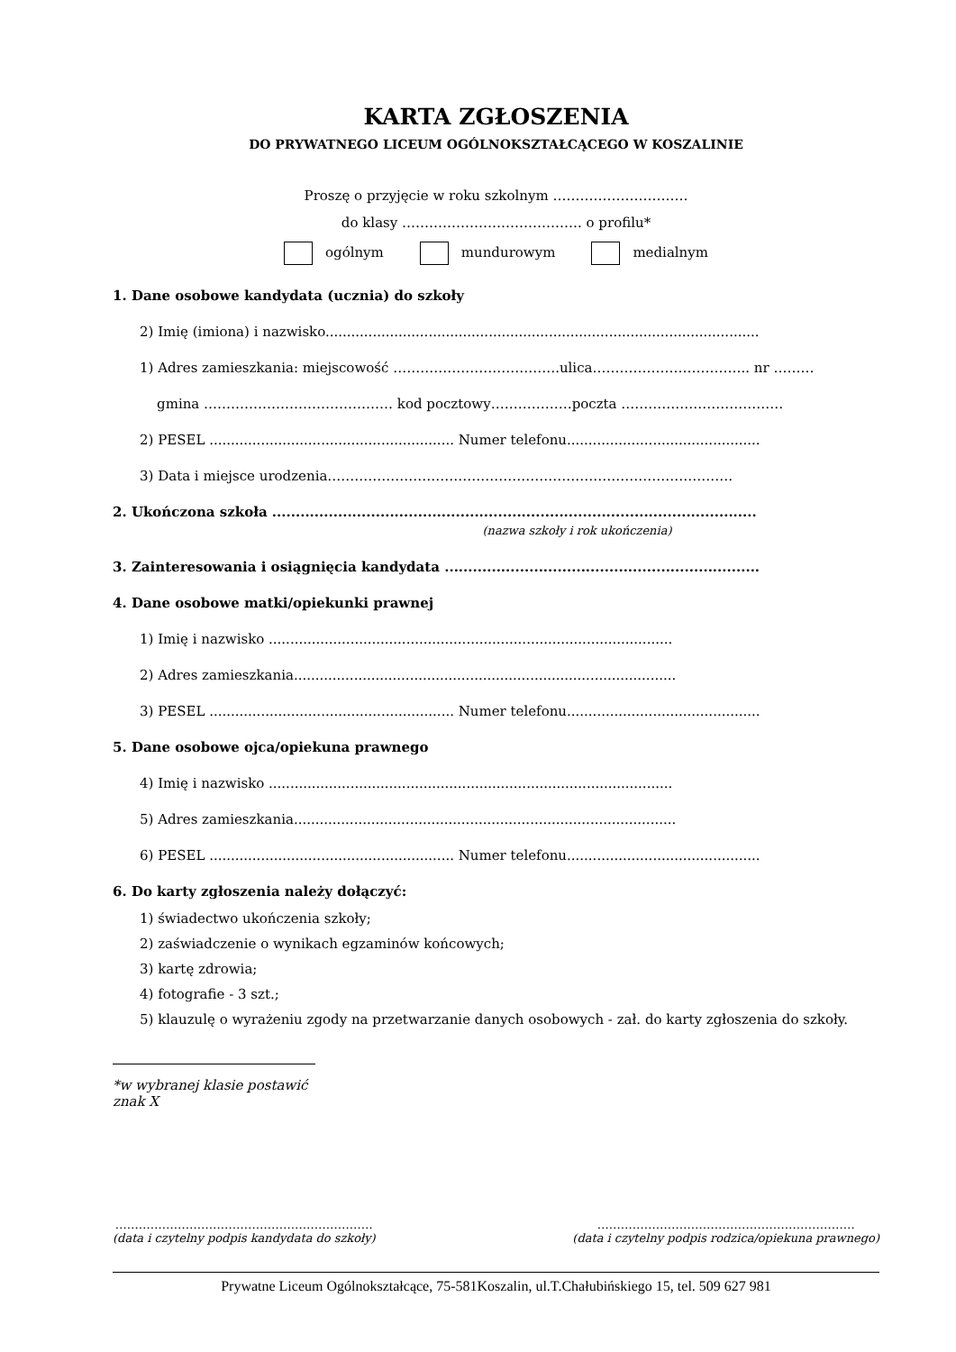KARTA ZGŁOSZENIA
DO PRYWATNEGO LICEUM OGÓLNOKSZTAŁCĄCEGO W KOSZALINIE
Proszę o przyjęcie w roku szkolnym …………………………
do klasy …………………………………. o profilu*
ogólnym mundurowym medialnym
1. Dane osobowe kandydata (ucznia) do szkoły
2) Imię (imiona) i nazwisko.....................................................................................................
1) Adres zamieszkania: miejscowość ……………………………….ulica…………………………….. nr ………
gmina …………………………………… kod pocztowy………………poczta ………………………………
2) PESEL ......................................................... Numer telefonu.............................................
3) Data i miejsce urodzenia………………………………………………………………………………
2. Ukończona szkoła .......................................................................................................
(nazwa szkoły i rok ukończenia)
3. Zainteresowania i osiągnięcia kandydata ...................................................................
4. Dane osobowe matki/opiekunki prawnej
1) Imię i nazwisko ..............................................................................................
2) Adres zamieszkania.........................................................................................
3) PESEL ......................................................... Numer telefonu.............................................
5. Dane osobowe ojca/opiekuna prawnego
4) Imię i nazwisko ..............................................................................................
5) Adres zamieszkania.........................................................................................
6) PESEL ......................................................... Numer telefonu.............................................
6. Do karty zgłoszenia należy dołączyć:
1) świadectwo ukończenia szkoły;
2) zaświadczenie o wynikach egzaminów końcowych;
3) kartę zdrowia;
4) fotografie - 3 szt.;
5) klauzulę o wyrażeniu zgody na przetwarzanie danych osobowych - zał. do karty zgłoszenia do szkoły.
*w wybranej klasie postawić znak X
…………………………………………………………
(data i czytelny podpis kandydata do szkoły)
…………………………………………………………
(data i czytelny podpis rodzica/opiekuna prawnego)
Prywatne Liceum Ogólnokształcące, 75-581Koszalin, ul.T.Chałubińskiego 15, tel. 509 627 981